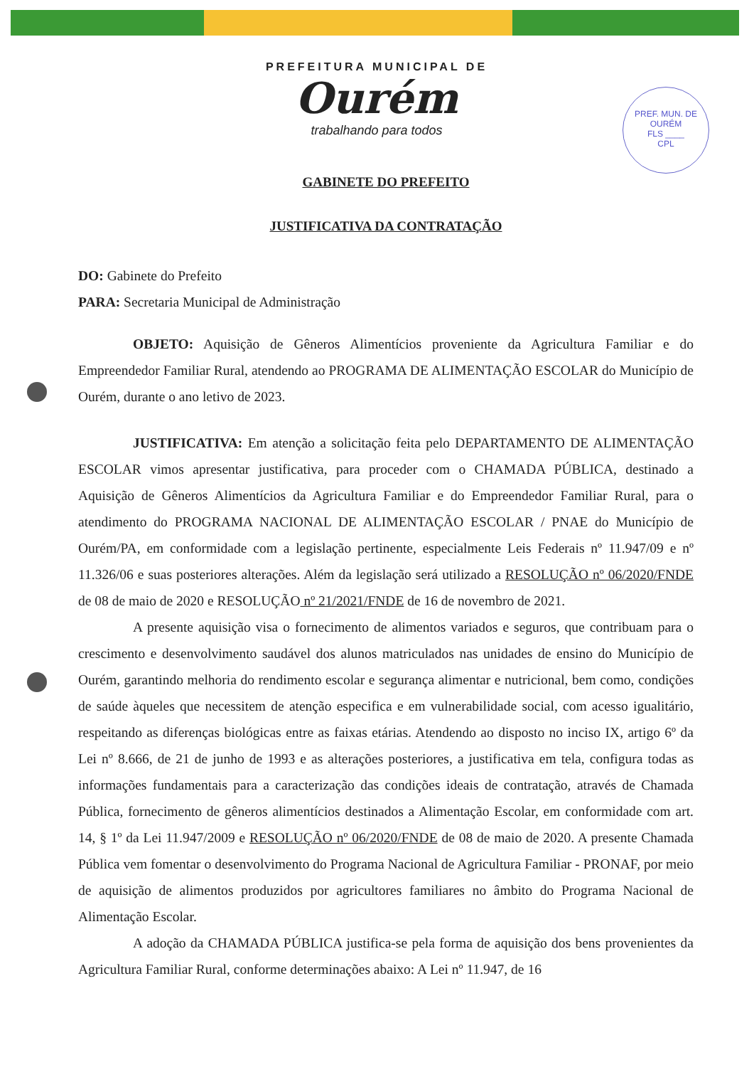PREFEITURA MUNICIPAL DE
Ourém
trabalhando para todos
PREF. MUN. DE OURÉM
FLS ____
CPL
GABINETE DO PREFEITO
JUSTIFICATIVA DA CONTRATAÇÃO
DO: Gabinete do Prefeito
PARA: Secretaria Municipal de Administração
OBJETO: Aquisição de Gêneros Alimentícios proveniente da Agricultura Familiar e do Empreendedor Familiar Rural, atendendo ao PROGRAMA DE ALIMENTAÇÃO ESCOLAR do Município de Ourém, durante o ano letivo de 2023.
JUSTIFICATIVA: Em atenção a solicitação feita pelo DEPARTAMENTO DE ALIMENTAÇÃO ESCOLAR vimos apresentar justificativa, para proceder com o CHAMADA PÚBLICA, destinado a Aquisição de Gêneros Alimentícios da Agricultura Familiar e do Empreendedor Familiar Rural, para o atendimento do PROGRAMA NACIONAL DE ALIMENTAÇÃO ESCOLAR / PNAE do Município de Ourém/PA, em conformidade com a legislação pertinente, especialmente Leis Federais nº 11.947/09 e nº 11.326/06 e suas posteriores alterações. Além da legislação será utilizado a RESOLUÇÃO nº 06/2020/FNDE de 08 de maio de 2020 e RESOLUÇÃO nº 21/2021/FNDE de 16 de novembro de 2021.
A presente aquisição visa o fornecimento de alimentos variados e seguros, que contribuam para o crescimento e desenvolvimento saudável dos alunos matriculados nas unidades de ensino do Município de Ourém, garantindo melhoria do rendimento escolar e segurança alimentar e nutricional, bem como, condições de saúde àqueles que necessitem de atenção especifica e em vulnerabilidade social, com acesso igualitário, respeitando as diferenças biológicas entre as faixas etárias. Atendendo ao disposto no inciso IX, artigo 6º da Lei nº 8.666, de 21 de junho de 1993 e as alterações posteriores, a justificativa em tela, configura todas as informações fundamentais para a caracterização das condições ideais de contratação, através de Chamada Pública, fornecimento de gêneros alimentícios destinados a Alimentação Escolar, em conformidade com art. 14, § 1º da Lei 11.947/2009 e RESOLUÇÃO nº 06/2020/FNDE de 08 de maio de 2020. A presente Chamada Pública vem fomentar o desenvolvimento do Programa Nacional de Agricultura Familiar - PRONAF, por meio de aquisição de alimentos produzidos por agricultores familiares no âmbito do Programa Nacional de Alimentação Escolar.
A adoção da CHAMADA PÚBLICA justifica-se pela forma de aquisição dos bens provenientes da Agricultura Familiar Rural, conforme determinações abaixo: A Lei nº 11.947, de 16